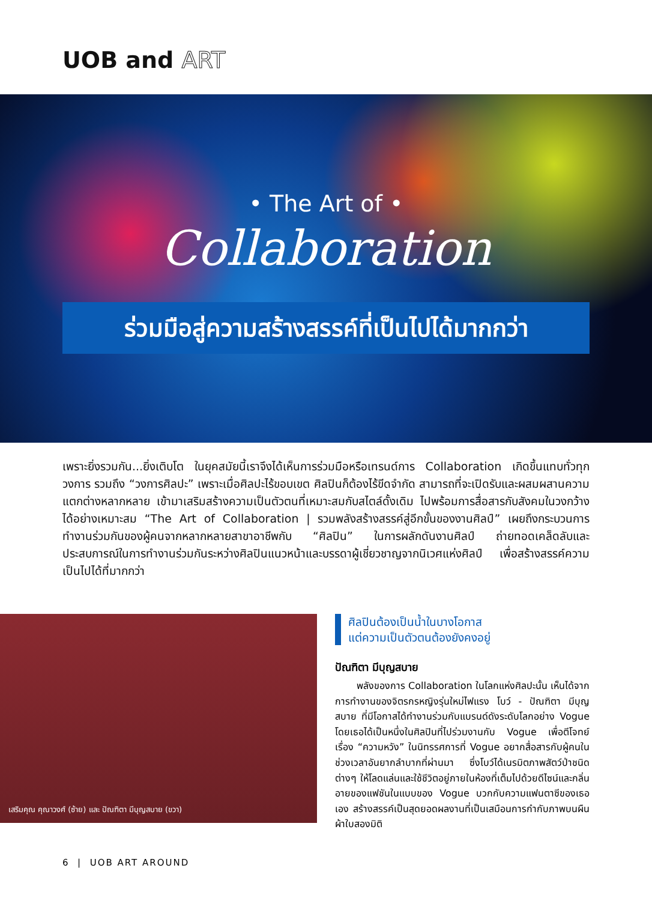UOB and ART
• The Art of •
Collaboration
ร่วมมือสู่ความสร้างสรรค์ที่เป็นไปได้มากกว่า
เพราะยิ่งรวมกัน...ยิ่งเติบโต ในยุคสมัยนี้เราจึงได้เห็นการร่วมมือหรือเทรนด์การ Collaboration เกิดขึ้นแทบทั่วทุกวงการ รวมถึง “วงการศิลปะ” เพราะเมื่อศิลปะไร้ขอบเขต ศิลปินก็ต้องไร้ขีดจำกัด สามารถที่จะเปิดรับและผสมผสานความแตกต่างหลากหลาย เข้ามาเสริมสร้างความเป็นตัวตนที่เหมาะสมกับสไตล์ดั้งเดิม ไปพร้อมการสื่อสารกับสังคมในวงกว้างได้อย่างเหมาะสม “The Art of Collaboration | รวมพลังสร้างสรรค์สู่อีกขั้นของงานศิลป์” เผยถึงกระบวนการทำงานร่วมกันของผู้คนจากหลากหลายสาขาอาชีพกับ “ศิลปิน” ในการผลักดันงานศิลป์ ถ่ายทอดเคล็ดลับและประสบการณ์ในการทำงานร่วมกันระหว่างศิลปินแนวหน้าและบรรดาผู้เชี่ยวชาญจากนิเวศแห่งศิลป์ เพื่อสร้างสรรค์ความเป็นไปได้ที่มากกว่า
เสริมคุณ คุณาวงศ์ (ซ้าย) และ ปัณฑิตา มีบุญสบาย (ขวา)
ศิลปินต้องเป็นน้ำในบางโอกาส
แต่ความเป็นตัวตนต้องยังคงอยู่
ปัณฑิตา มีบุญสบาย
พลังของการ Collaboration ในโลกแห่งศิลปะนั้น เห็นได้จากการทำงานของจิตรกรหญิงรุ่นใหม่ไฟแรง โบว์ - ปัณฑิตา มีบุญสบาย ที่มีโอกาสได้ทำงานร่วมกับแบรนด์ดังระดับโลกอย่าง Vogue โดยเธอได้เป็นหนึ่งในศิลปินที่ไปร่วมงานกับ Vogue เพื่อตีโจทย์เรื่อง “ความหวัง” ในนิทรรศการที่ Vogue อยากสื่อสารกับผู้คนในช่วงเวลาอันยากลำบากที่ผ่านมา ซึ่งโบว์ได้เนรมิตภาพสัตว์ป่าชนิดต่างๆ ให้โลดแล่นและใช้ชีวิตอยู่ภายในห้องที่เต็มไปด้วยดีไซน์และกลิ่นอายของแฟชันในแบบของ Vogue บวกกับความแฟนตาซีของเธอเอง สร้างสรรค์เป็นสุดยอดผลงานที่เป็นเสมือนการกำกับภาพบนผืนผ้าใบสองมิติ
6 | UOB ART AROUND